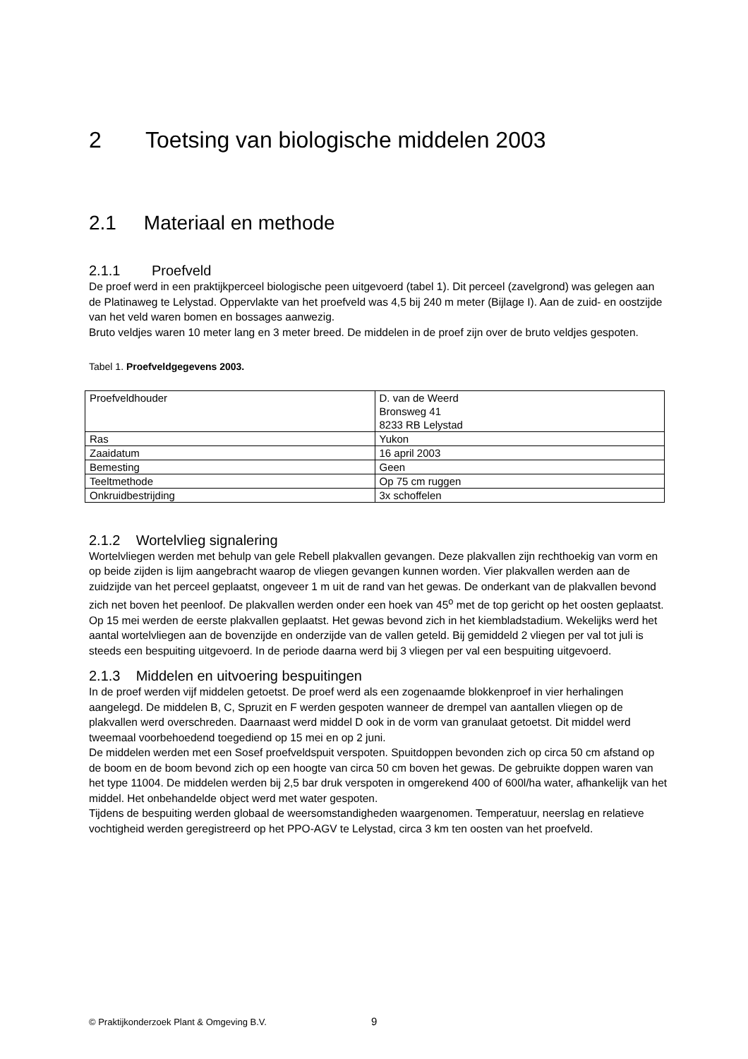2 Toetsing van biologische middelen 2003
2.1 Materiaal en methode
2.1.1 Proefveld
De proef werd in een praktijkperceel biologische peen uitgevoerd (tabel 1). Dit perceel (zavelgrond) was gelegen aan de Platinaweg te Lelystad. Oppervlakte van het proefveld was 4,5 bij 240 m meter (Bijlage I). Aan de zuid- en oostzijde van het veld waren bomen en bossages aanwezig.
Bruto veldjes waren 10 meter lang en 3 meter breed. De middelen in de proef zijn over de bruto veldjes gespoten.
Tabel 1. Proefveldgegevens 2003.
| Proefveldhouder | D. van de Weerd Bronsweg 41 8233 RB Lelystad |
| Ras | Yukon |
| Zaaidatum | 16 april 2003 |
| Bemesting | Geen |
| Teeltmethode | Op 75 cm ruggen |
| Onkruidbestrijding | 3x schoffelen |
2.1.2 Wortelvlieg signalering
Wortelvliegen werden met behulp van gele Rebell plakvallen gevangen. Deze plakvallen zijn rechthoekig van vorm en op beide zijden is lijm aangebracht waarop de vliegen gevangen kunnen worden. Vier plakvallen werden aan de zuidzijde van het perceel geplaatst, ongeveer 1 m uit de rand van het gewas. De onderkant van de plakvallen bevond zich net boven het peenloof. De plakvallen werden onder een hoek van 45<sup>o</sup> met de top gericht op het oosten geplaatst. Op 15 mei werden de eerste plakvallen geplaatst. Het gewas bevond zich in het kiembladstadium. Wekelijks werd het aantal wortelvliegen aan de bovenzijde en onderzijde van de vallen geteld. Bij gemiddeld 2 vliegen per val tot juli is steeds een bespuiting uitgevoerd. In de periode daarna werd bij 3 vliegen per val een bespuiting uitgevoerd.
2.1.3 Middelen en uitvoering bespuitingen
In de proef werden vijf middelen getoetst. De proef werd als een zogenaamde blokkenproef in vier herhalingen aangelegd. De middelen B, C, Spruzit en F werden gespoten wanneer de drempel van aantallen vliegen op de plakvallen werd overschreden. Daarnaast werd middel D ook in de vorm van granulaat getoetst. Dit middel werd tweemaal voorbehoedend toegediend op 15 mei en op 2 juni.
De middelen werden met een Sosef proefveldspuit verspoten. Spuitdoppen bevonden zich op circa 50 cm afstand op de boom en de boom bevond zich op een hoogte van circa 50 cm boven het gewas. De gebruikte doppen waren van het type 11004. De middelen werden bij 2,5 bar druk verspoten in omgerekend 400 of 600l/ha water, afhankelijk van het middel. Het onbehandelde object werd met water gespoten.
Tijdens de bespuiting werden globaal de weersomstandigheden waargenomen. Temperatuur, neerslag en relatieve vochtigheid werden geregistreerd op het PPO-AGV te Lelystad, circa 3 km ten oosten van het proefveld.
© Praktijkonderzoek Plant & Omgeving B.V.
9